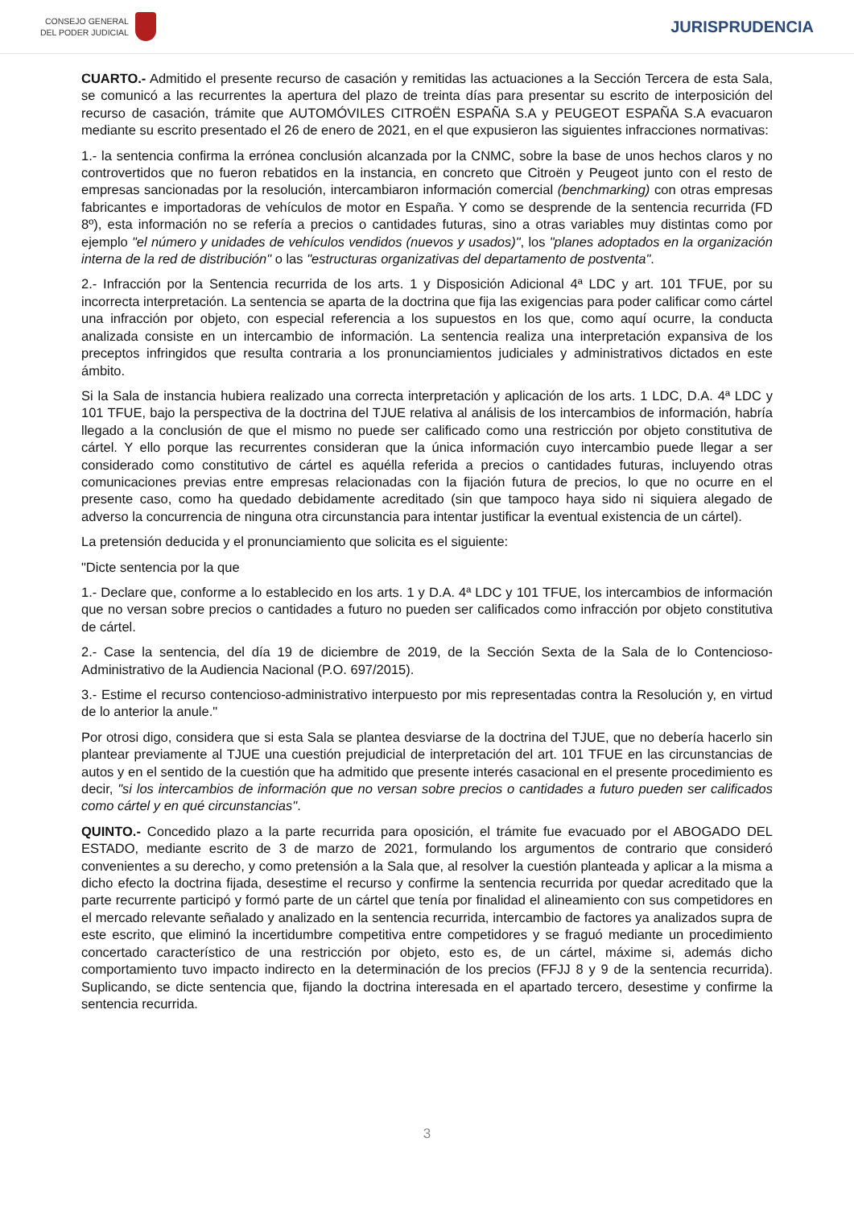CONSEJO GENERAL
DEL PODER JUDICIAL
JURISPRUDENCIA
CUARTO.- Admitido el presente recurso de casación y remitidas las actuaciones a la Sección Tercera de esta Sala, se comunicó a las recurrentes la apertura del plazo de treinta días para presentar su escrito de interposición del recurso de casación, trámite que AUTOMÓVILES CITROËN ESPAÑA S.A y PEUGEOT ESPAÑA S.A evacuaron mediante su escrito presentado el 26 de enero de 2021, en el que expusieron las siguientes infracciones normativas:
1.- la sentencia confirma la errónea conclusión alcanzada por la CNMC, sobre la base de unos hechos claros y no controvertidos que no fueron rebatidos en la instancia, en concreto que Citroën y Peugeot junto con el resto de empresas sancionadas por la resolución, intercambiaron información comercial (benchmarking) con otras empresas fabricantes e importadoras de vehículos de motor en España. Y como se desprende de la sentencia recurrida (FD 8º), esta información no se refería a precios o cantidades futuras, sino a otras variables muy distintas como por ejemplo "el número y unidades de vehículos vendidos (nuevos y usados)", los "planes adoptados en la organización interna de la red de distribución" o las "estructuras organizativas del departamento de postventa".
2.- Infracción por la Sentencia recurrida de los arts. 1 y Disposición Adicional 4ª LDC y art. 101 TFUE, por su incorrecta interpretación. La sentencia se aparta de la doctrina que fija las exigencias para poder calificar como cártel una infracción por objeto, con especial referencia a los supuestos en los que, como aquí ocurre, la conducta analizada consiste en un intercambio de información. La sentencia realiza una interpretación expansiva de los preceptos infringidos que resulta contraria a los pronunciamientos judiciales y administrativos dictados en este ámbito.
Si la Sala de instancia hubiera realizado una correcta interpretación y aplicación de los arts. 1 LDC, D.A. 4ª LDC y 101 TFUE, bajo la perspectiva de la doctrina del TJUE relativa al análisis de los intercambios de información, habría llegado a la conclusión de que el mismo no puede ser calificado como una restricción por objeto constitutiva de cártel. Y ello porque las recurrentes consideran que la única información cuyo intercambio puede llegar a ser considerado como constitutivo de cártel es aquélla referida a precios o cantidades futuras, incluyendo otras comunicaciones previas entre empresas relacionadas con la fijación futura de precios, lo que no ocurre en el presente caso, como ha quedado debidamente acreditado (sin que tampoco haya sido ni siquiera alegado de adverso la concurrencia de ninguna otra circunstancia para intentar justificar la eventual existencia de un cártel).
La pretensión deducida y el pronunciamiento que solicita es el siguiente:
"Dicte sentencia por la que
1.- Declare que, conforme a lo establecido en los arts. 1 y D.A. 4ª LDC y 101 TFUE, los intercambios de información que no versan sobre precios o cantidades a futuro no pueden ser calificados como infracción por objeto constitutiva de cártel.
2.- Case la sentencia, del día 19 de diciembre de 2019, de la Sección Sexta de la Sala de lo Contencioso-Administrativo de la Audiencia Nacional (P.O. 697/2015).
3.- Estime el recurso contencioso-administrativo interpuesto por mis representadas contra la Resolución y, en virtud de lo anterior la anule."
Por otrosi digo, considera que si esta Sala se plantea desviarse de la doctrina del TJUE, que no debería hacerlo sin plantear previamente al TJUE una cuestión prejudicial de interpretación del art. 101 TFUE en las circunstancias de autos y en el sentido de la cuestión que ha admitido que presente interés casacional en el presente procedimiento es decir, "si los intercambios de información que no versan sobre precios o cantidades a futuro pueden ser calificados como cártel y en qué circunstancias".
QUINTO.- Concedido plazo a la parte recurrida para oposición, el trámite fue evacuado por el ABOGADO DEL ESTADO, mediante escrito de 3 de marzo de 2021, formulando los argumentos de contrario que consideró convenientes a su derecho, y como pretensión a la Sala que, al resolver la cuestión planteada y aplicar a la misma a dicho efecto la doctrina fijada, desestime el recurso y confirme la sentencia recurrida por quedar acreditado que la parte recurrente participó y formó parte de un cártel que tenía por finalidad el alineamiento con sus competidores en el mercado relevante señalado y analizado en la sentencia recurrida, intercambio de factores ya analizados supra de este escrito, que eliminó la incertidumbre competitiva entre competidores y se fraguó mediante un procedimiento concertado característico de una restricción por objeto, esto es, de un cártel, máxime si, además dicho comportamiento tuvo impacto indirecto en la determinación de los precios (FFJJ 8 y 9 de la sentencia recurrida). Suplicando, se dicte sentencia que, fijando la doctrina interesada en el apartado tercero, desestime y confirme la sentencia recurrida.
3